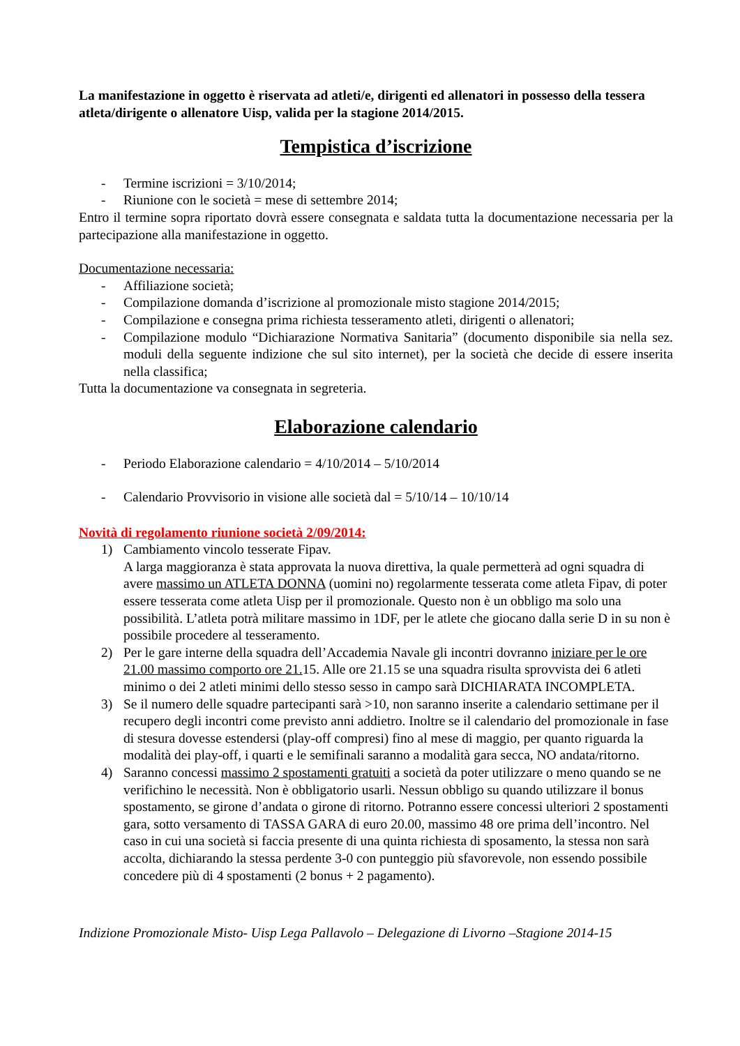La manifestazione in oggetto è riservata ad atleti/e, dirigenti ed allenatori in possesso della tessera atleta/dirigente o allenatore Uisp, valida per la stagione 2014/2015.
Tempistica d’iscrizione
- Termine iscrizioni = 3/10/2014;
- Riunione con le società = mese di settembre 2014;
Entro il termine sopra riportato dovrà essere consegnata e saldata tutta la documentazione necessaria per la partecipazione alla manifestazione in oggetto.
Documentazione necessaria:
- Affiliazione società;
- Compilazione domanda d’iscrizione al promozionale misto stagione 2014/2015;
- Compilazione e consegna prima richiesta tesseramento atleti, dirigenti o allenatori;
- Compilazione modulo “Dichiarazione Normativa Sanitaria” (documento disponibile sia nella sez. moduli della seguente indizione che sul sito internet), per la società che decide di essere inserita nella classifica;
Tutta la documentazione va consegnata in segreteria.
Elaborazione calendario
- Periodo Elaborazione calendario = 4/10/2014 – 5/10/2014
- Calendario Provvisorio in visione alle società dal = 5/10/14 – 10/10/14
Novità di regolamento riunione società 2/09/2014:
1) Cambiamento vincolo tesserate Fipav.
A larga maggioranza è stata approvata la nuova direttiva, la quale permetterà ad ogni squadra di avere massimo un ATLETA DONNA (uomini no) regolarmente tesserata come atleta Fipav, di poter essere tesserata come atleta Uisp per il promozionale. Questo non è un obbligo ma solo una possibilità. L’atleta potrà militare massimo in 1DF, per le atlete che giocano dalla serie D in su non è possibile procedere al tesseramento.
2) Per le gare interne della squadra dell’Accademia Navale gli incontri dovranno iniziare per le ore 21.00 massimo comporto ore 21. 15. Alle ore 21.15 se una squadra risulta sprovvista dei 6 atleti minimo o dei 2 atleti minimi dello stesso sesso in campo sarà DICHIARATA INCOMPLETA.
3) Se il numero delle squadre partecipanti sarà >10, non saranno inserite a calendario settimane per il recupero degli incontri come previsto anni addietro. Inoltre se il calendario del promozionale in fase di stesura dovesse estendersi (play-off compresi) fino al mese di maggio, per quanto riguarda la modalità dei play-off, i quarti e le semifinali saranno a modalità gara secca, NO andata/ritorno.
4) Saranno concessi massimo 2 spostamenti gratuiti a società da poter utilizzare o meno quando se ne verifichino le necessità. Non è obbligatorio usarli. Nessun obbligo su quando utilizzare il bonus spostamento, se girone d’andata o girone di ritorno. Potranno essere concessi ulteriori 2 spostamenti gara, sotto versamento di TASSA GARA di euro 20.00, massimo 48 ore prima dell’incontro. Nel caso in cui una società si faccia presente di una quinta richiesta di sposamento, la stessa non sarà accolta, dichiarando la stessa perdente 3-0 con punteggio più sfavorevole, non essendo possibile concedere più di 4 spostamenti (2 bonus + 2 pagamento).
Indizione Promozionale Misto- Uisp Lega Pallavolo – Delegazione di Livorno –Stagione 2014-15